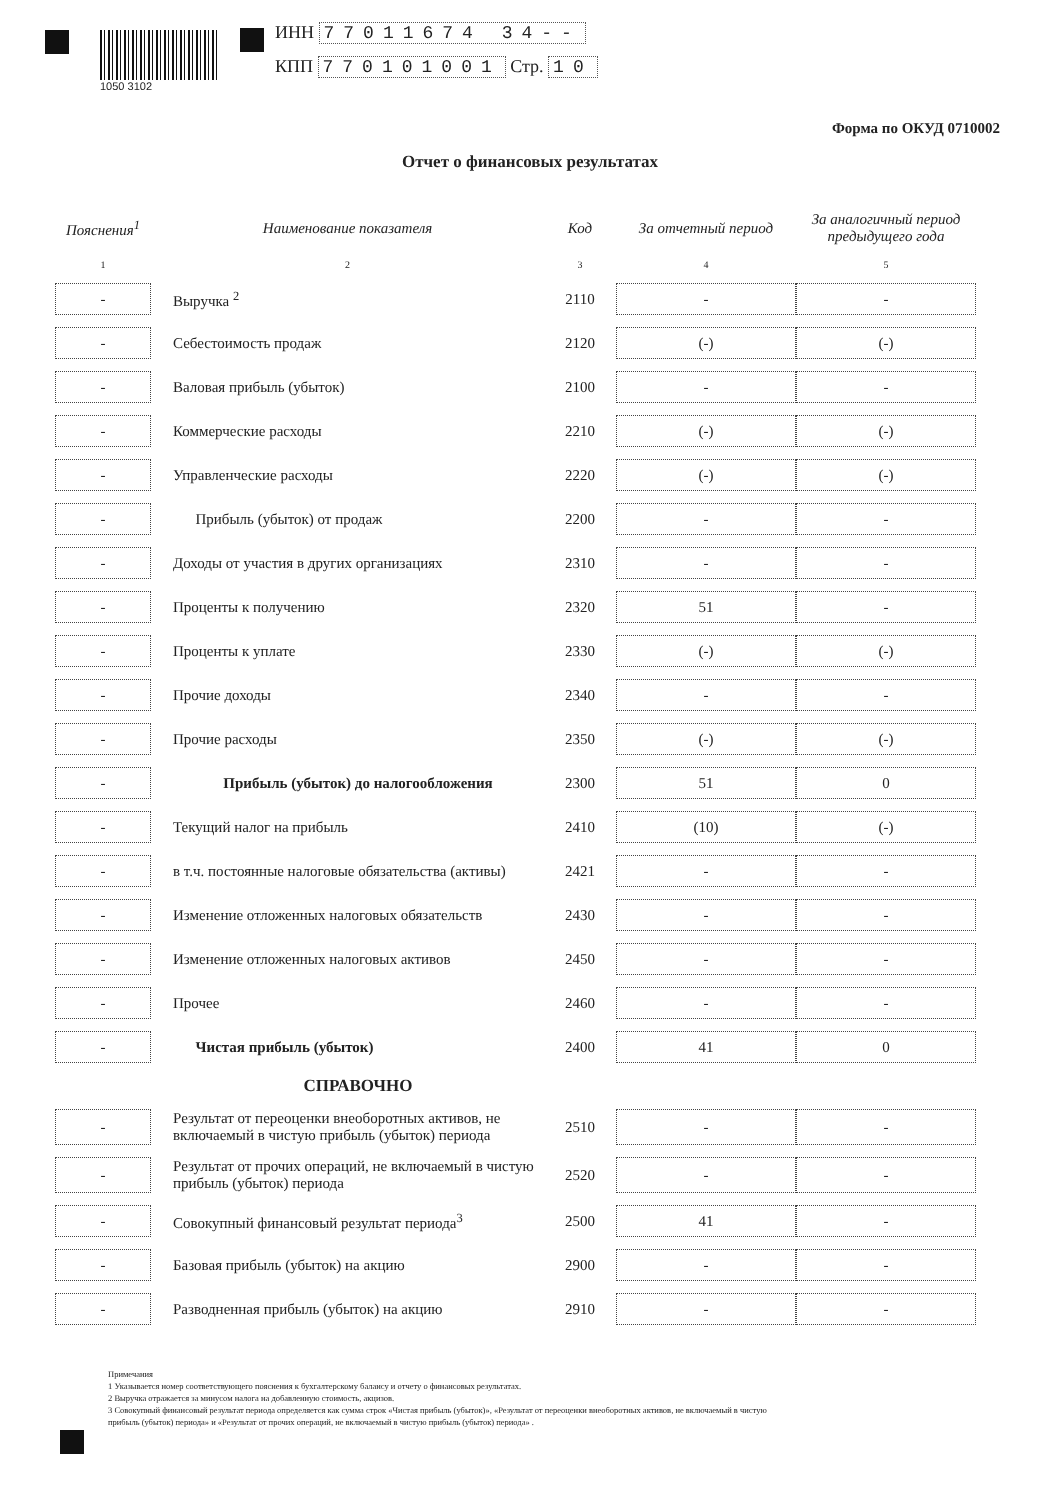1050 3102
ИНН 77011674 34--
КПП 770101001 Стр. 10
Форма по ОКУД 0710002
Отчет о финансовых результатах
| Пояснения<sup>1</sup> | Наименование показателя | Код | За отчетный период | За аналогичный период предыдущего года |
| --- | --- | --- | --- | --- |
| 1 | 2 | 3 | 4 | 5 |
| - | Выручка <sup>2</sup> | 2110 | - | - |
| - | Себестоимость продаж | 2120 | (-) | (-) |
| - | Валовая прибыль (убыток) | 2100 | - | - |
| - | Коммерческие расходы | 2210 | (-) | (-) |
| - | Управленческие расходы | 2220 | (-) | (-) |
| - | Прибыль (убыток) от продаж | 2200 | - | - |
| - | Доходы от участия в других организациях | 2310 | - | - |
| - | Проценты к получению | 2320 | 51 | - |
| - | Проценты к уплате | 2330 | (-) | (-) |
| - | Прочие доходы | 2340 | - | - |
| - | Прочие расходы | 2350 | (-) | (-) |
| - | Прибыль (убыток) до налогообложения | 2300 | 51 | 0 |
| - | Текущий налог на прибыль | 2410 | (10) | (-) |
| - | в т.ч. постоянные налоговые обязательства (активы) | 2421 | - | - |
| - | Изменение отложенных налоговых обязательств | 2430 | - | - |
| - | Изменение отложенных налоговых активов | 2450 | - | - |
| - | Прочее | 2460 | - | - |
| - | Чистая прибыль (убыток) | 2400 | 41 | 0 |
| | СПРАВОЧНО | | | |
| - | Результат от переоценки внеоборотных активов, не включаемый в чистую прибыль (убыток) периода | 2510 | - | - |
| - | Результат от прочих операций, не включаемый в чистую прибыль (убыток) периода | 2520 | - | - |
| - | Совокупный финансовый результат периода<sup>3</sup> | 2500 | 41 | - |
| - | Базовая прибыль (убыток) на акцию | 2900 | - | - |
| - | Разводненная прибыль (убыток) на акцию | 2910 | - | - |
Примечания
1 Указывается номер соответствующего пояснения к бухгалтерскому балансу и отчету о финансовых результатах.
2 Выручка отражается за минусом налога на добавленную стоимость, акцизов.
3 Совокупный финансовый результат периода определяется как сумма строк «Чистая прибыль (убыток)», «Результат от переоценки внеоборотных активов, не включаемый в чистую
прибыль (убыток) периода» и «Результат от прочих операций, не включаемый в чистую прибыль (убыток) периода» .